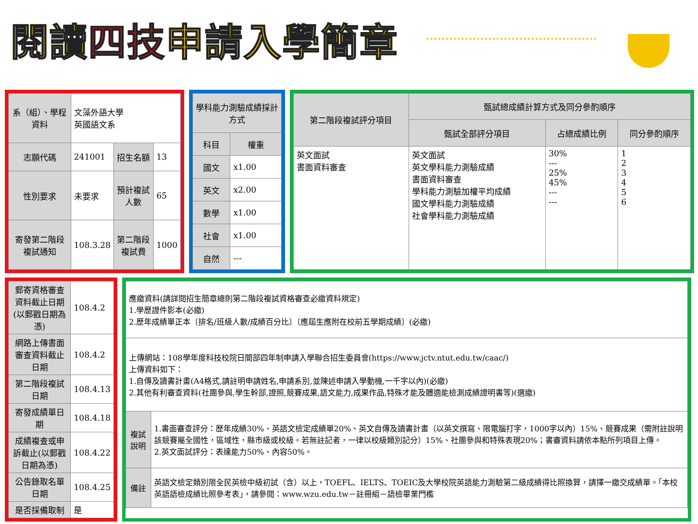閱讀四技申請入學簡章
| 系（組）、學程資料 | 文藻外語大學 英國語文系 | | |
| 志願代碼 | 241001 | 招生名額 | 13 |
| 性別要求 | 未要求 | 預計複試人數 | 65 |
| 寄發第二階段複試通知 | 108.3.28 | 第二階段複試費 | 1000 |
| 學科能力測驗成績採計方式 | |
| --- | --- |
| 科目 | 權重 |
| 國文 | x1.00 |
| 英文 | x2.00 |
| 數學 | x1.00 |
| 社會 | x1.00 |
| 自然 | --- |
| 第二階段複試評分項目 | 甄試總成績計算方式及同分參酌順序 | | |
| --- | --- | --- | --- |
| | 甄試全部評分項目 | 占總成績比例 | 同分參酌順序 |
| 英文面試 書面資料審查 | 英文面試 英文學科能力測驗成績 書面資料審查 學科能力測驗加權平均成績 國文學科能力測驗成績 社會學科能力測驗成績 | 30% --- 25% 45% --- --- | 1 2 3 4 5 6 |
| 郵寄資格審查資料截止日期(以郵戳日期為憑) | 108.4.2 |
| 網路上傳書面審查資料截止日期 | 108.4.2 |
| 第二階段複試日期 | 108.4.13 |
| 寄發成績單日期 | 108.4.18 |
| 成績複查或申訴截止(以郵戳日期為憑) | 108.4.22 |
| 公告錄取名單日期 | 108.4.25 |
| 是否採備取制 | 是 |
| 應繳資料(請詳閱招生簡章總則第二階段複試資格審查必繳資料規定) 1.學歷證件影本(必繳) 2.歷年成績單正本〔排名/班級人數/成績百分比〕〔應屆生應附在校前五學期成績〕(必繳) | |
| 上傳網站：108學年度科技校院日間部四年制申請入學聯合招生委員會(https://www.jctv.ntut.edu.tw/caac/) 上傳資料如下： 1.自傳及讀書計畫(A4格式,請註明申請姓名,申請系別,並陳述申請入學動機,一千字以內)(必繳) 2.其他有利審查資料(社團參與,學生幹部,證照,競賽成果,語文能力,成果作品,特殊才能及體適能檢測成績證明書等)(選繳) | |
| 複試說明 | 1.書面審查評分：歷年成績30%、英語文檢定成績單20%、英文自傳及讀書計畫（以英文撰寫、限電腦打字，1000字以內）15%、競賽成果（需附註說明該競賽屬全國性，區域性，縣市級或校級。若無註記者，一律以校級類別記分）15%、社團參與和特殊表現20%；書審資料請依本點所列項目上傳。 2.英文面試評分：表達能力50%、內容50%。 |
| 備註 | 英語文檢定類別限全民英檢中級初試（含）以上，TOEFL、IELTS、TOEIC及大學校院英語能力測驗第二級成績得比照換算，請擇一繳交成績單。「本校英語語檢成績比照參考表」，請參閱：www.wzu.edu.tw－註冊組－語檢畢業門檻 |